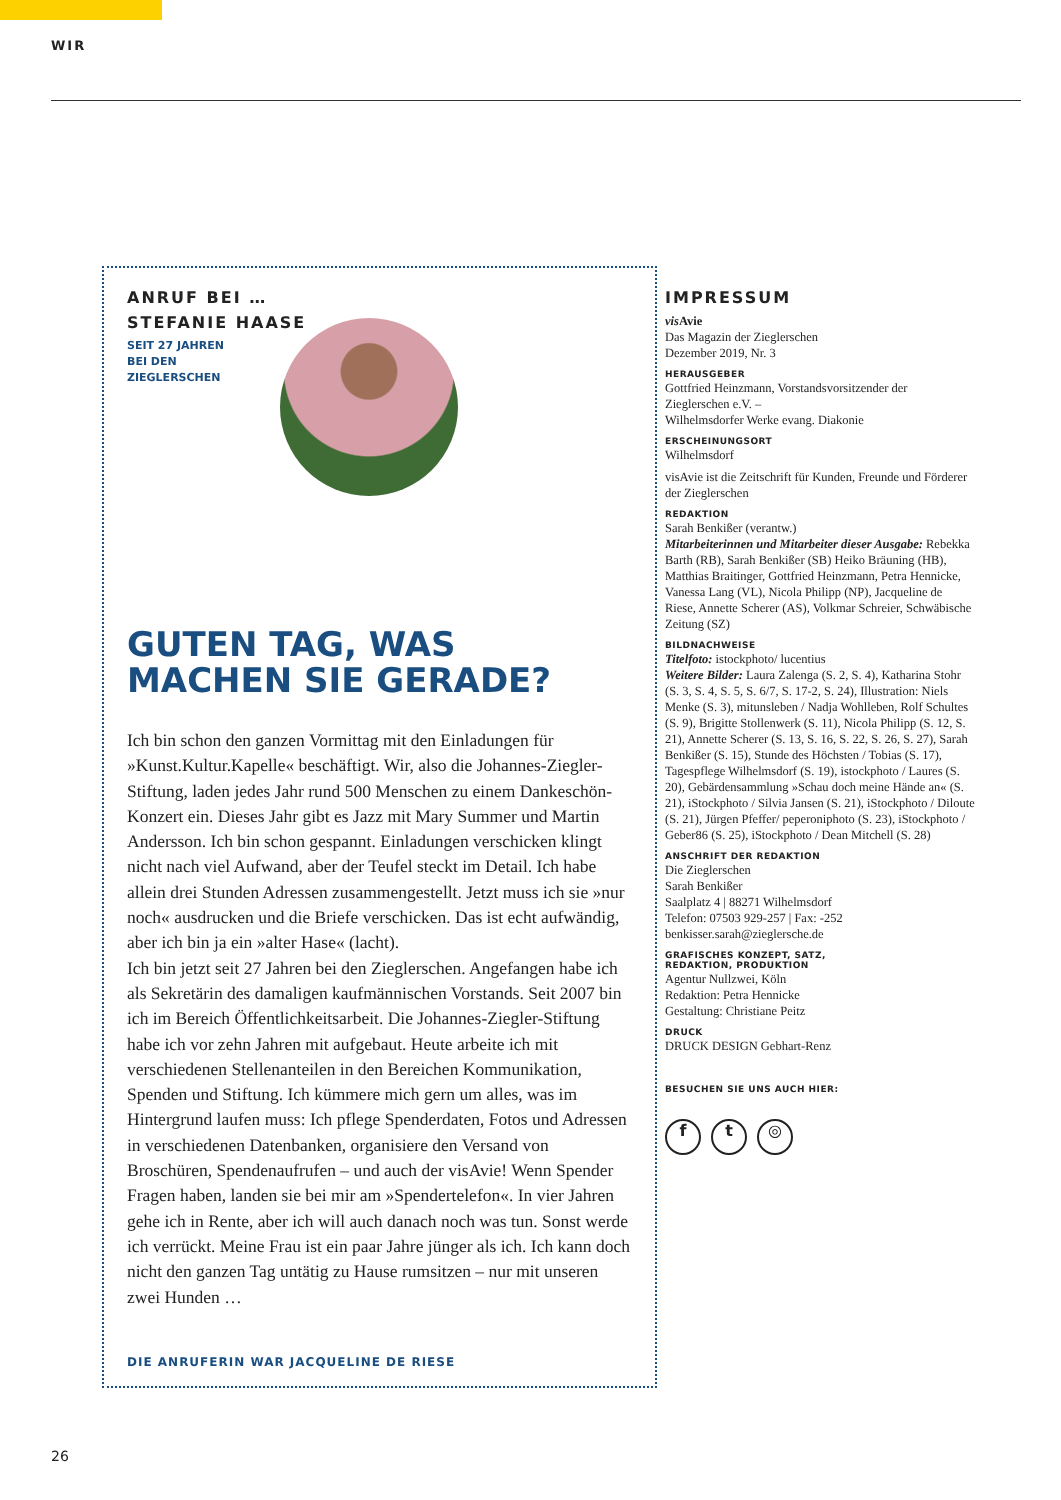WIR
ANRUF BEI …
STEFANIE HAASE
SEIT 27 JAHREN
BEI DEN
ZIEGLERSCHEN
GUTEN TAG, WAS MACHEN SIE GERADE?
Ich bin schon den ganzen Vormittag mit den Einladungen für »Kunst.Kultur.Kapelle« beschäftigt. Wir, also die Johannes-Ziegler-Stiftung, laden jedes Jahr rund 500 Menschen zu einem Dankeschön-Konzert ein. Dieses Jahr gibt es Jazz mit Mary Summer und Martin Andersson. Ich bin schon gespannt. Einladungen verschicken klingt nicht nach viel Aufwand, aber der Teufel steckt im Detail. Ich habe allein drei Stunden Adressen zusammengestellt. Jetzt muss ich sie »nur noch« ausdrucken und die Briefe verschicken. Das ist echt aufwändig, aber ich bin ja ein »alter Hase« (lacht).
Ich bin jetzt seit 27 Jahren bei den Zieglerschen. Angefangen habe ich als Sekretärin des damaligen kaufmännischen Vorstands. Seit 2007 bin ich im Bereich Öffentlichkeitsarbeit. Die Johannes-Ziegler-Stiftung habe ich vor zehn Jahren mit aufgebaut. Heute arbeite ich mit verschiedenen Stellenanteilen in den Bereichen Kommunikation, Spenden und Stiftung. Ich kümmere mich gern um alles, was im Hintergrund laufen muss: Ich pflege Spenderdaten, Fotos und Adressen in verschiedenen Datenbanken, organisiere den Versand von Broschüren, Spendenaufrufen – und auch der visAvie! Wenn Spender Fragen haben, landen sie bei mir am »Spendertelefon«. In vier Jahren gehe ich in Rente, aber ich will auch danach noch was tun. Sonst werde ich verrückt. Meine Frau ist ein paar Jahre jünger als ich. Ich kann doch nicht den ganzen Tag untätig zu Hause rumsitzen – nur mit unseren zwei Hunden …
DIE ANRUFERIN WAR JACQUELINE DE RIESE
IMPRESSUM
vis Avie
Das Magazin der Zieglerschen
Dezember 2019, Nr. 3
HERAUSGEBER
Gottfried Heinzmann, Vorstandsvorsitzender der Zieglerschen e.V. –
Wilhelmsdorfer Werke evang. Diakonie
ERSCHEINUNGSORT
Wilhelmsdorf
visAvie ist die Zeitschrift für Kunden, Freunde und Förderer der Zieglerschen
REDAKTION
Sarah Benkißer (verantw.)
Mitarbeiterinnen und Mitarbeiter dieser Ausgabe: Rebekka Barth (RB), Sarah Benkißer (SB) Heiko Bräuning (HB), Matthias Braitinger, Gottfried Heinzmann, Petra Hennicke, Vanessa Lang (VL), Nicola Philipp (NP), Jacqueline de Riese, Annette Scherer (AS), Volkmar Schreier, Schwäbische Zeitung (SZ)
BILDNACHWEISE
Titelfoto: istockphoto/ lucentius
Weitere Bilder: Laura Zalenga (S. 2, S. 4), Katharina Stohr (S. 3, S. 4, S. 5, S. 6/7, S. 17-2, S. 24), Illustration: Niels Menke (S. 3), mitunsleben / Nadja Wohlleben, Rolf Schultes (S. 9), Brigitte Stollenwerk (S. 11), Nicola Philipp (S. 12, S. 21), Annette Scherer (S. 13, S. 16, S. 22, S. 26, S. 27), Sarah Benkißer (S. 15), Stunde des Höchsten / Tobias (S. 17), Tagespflege Wilhelmsdorf (S. 19), istockphoto / Laures (S. 20), Gebärdensammlung »Schau doch meine Hände an« (S. 21), iStockphoto / Silvia Jansen (S. 21), iStockphoto / Diloute (S. 21), Jürgen Pfeffer/ peperoniphoto (S. 23), iStockphoto / Geber86 (S. 25), iStockphoto / Dean Mitchell (S. 28)
ANSCHRIFT DER REDAKTION
Die Zieglerschen
Sarah Benkißer
Saalplatz 4 | 88271 Wilhelmsdorf
Telefon: 07503 929-257 | Fax: -252
benkisser.sarah@zieglersche.de
GRAFISCHES KONZEPT, SATZ,
REDAKTION, PRODUKTION
Agentur Nullzwei, Köln
Redaktion: Petra Hennicke
Gestaltung: Christiane Peitz
DRUCK
DRUCK DESIGN Gebhart-Renz
BESUCHEN SIE UNS AUCH HIER:
f t ◎
26